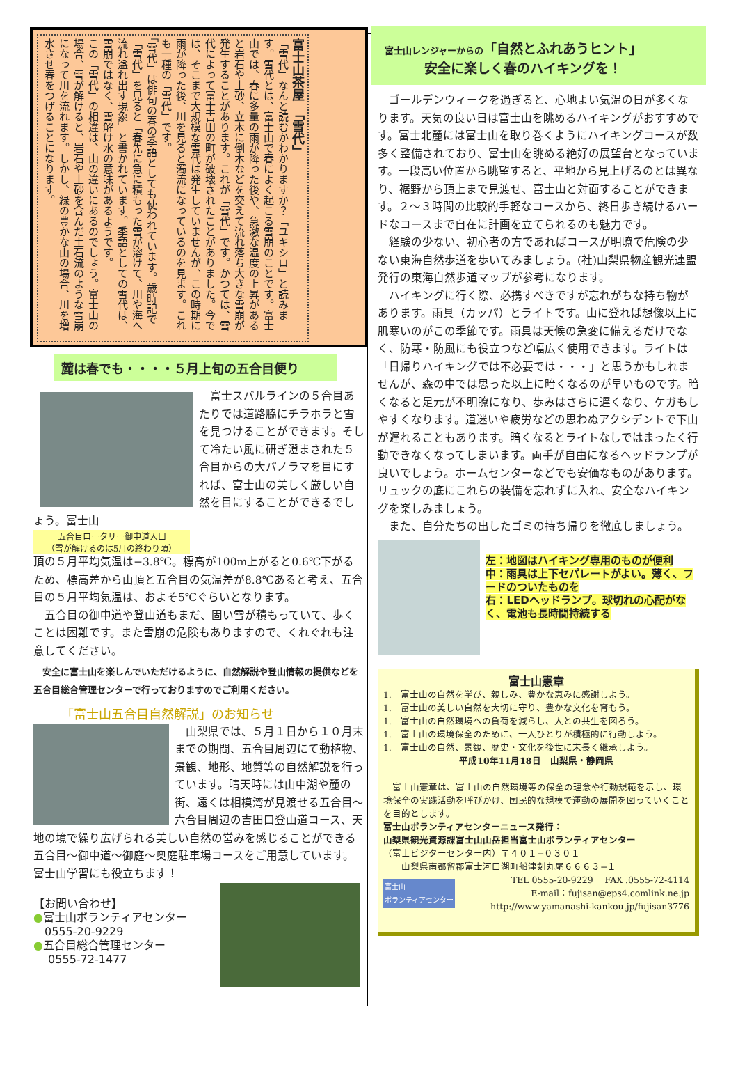富士山茶屋　「雪代」
「雪代」なんと読むかわかりますか？「ユキシロ」と読みます。雪代とは、富士山で春によく起こる雪崩のことです。富士山では、春に多量の雨が降った後や、急激な温度の上昇があると岩石や土砂、立木に倒木などを交えて流れ落ち大きな雪崩が発生することがあります。これが「雪代」です。かつては、雪代によって富士吉田の町が破壊されたことがありました。今では、そこまで大規模な雪代は発生していませんが、この時期に雨が降った後、川を見ると濁流になっているのを見ます。これも一種の「雪代」です。
「雪代」は俳句の春の季語としても使われています。歳時記で「雪代」を見ると「春先に急に積もった雪が溶けて、川や海へ流れ溢れ出す現象」と書かれています。季語としての雪代は、雪崩ではなく、雪解け水の意味があるようです。
この「雪代」の相違は、山の違いにあるのでしょう。富士山の場合、雪が解けると、岩石や土砂を含んだ土石流のような雪崩になって川を流れます。しかし、緑の豊かな山の場合、川を増水させ春をつげることになります。
麓は春でも・・・・５月上旬の五合目便り
　富士スバルラインの５合目あたりでは道路脇にチラホラと雪を見つけることができます。そして冷たい風に研ぎ澄まされた５合目からの大パノラマを目にすれば、富士山の美しく厳しい自然を目にすることができるでしょう。富士山
五合目ロータリー御中道入口
（雪が解けるのは5月の終わり頃）
頂の５月平均気温は−3.8℃。標高が100m上がると0.6℃下がるため、標高差から山頂と五合目の気温差が8.8℃あると考え、五合目の５月平均気温は、およそ5℃ぐらいとなります。
　五合目の御中道や登山道もまだ、固い雪が積もっていて、歩くことは困難です。また雪崩の危険もありますので、くれぐれも注意してください。
　安全に富士山を楽しんでいただけるように、自然解説や登山情報の提供などを五合目総合管理センターで行っておりますのでご利用ください。
「富士山五合目自然解説」のお知らせ
　山梨県では、５月１日から１０月末までの期間、五合目周辺にて動植物、景観、地形、地質等の自然解説を行っています。晴天時には山中湖や麓の街、遠くは相模湾が見渡せる五合目〜六合目周辺の吉田口登山道コース、天地の境で繰り広げられる美しい自然の営みを感じることができる五合目〜御中道〜御庭〜奥庭駐車場コースをご用意しています。富士山学習にも役立ちます！
【お問い合わせ】
●富士山ボランティアセンター
　0555-20-9229
●五合目総合管理センター
　 0555-72-1477
富士山レンジャーからの「自然とふれあうヒント」
　　　安全に楽しく春のハイキングを！
　ゴールデンウィークを過ぎると、心地よい気温の日が多くなります。天気の良い日は富士山を眺めるハイキングがおすすめです。富士北麓には富士山を取り巻くようにハイキングコースが数多く整備されており、富士山を眺める絶好の展望台となっています。一段高い位置から眺望すると、平地から見上げるのとは異なり、裾野から頂上まで見渡せ、富士山と対面することができます。２〜３時間の比較的手軽なコースから、終日歩き続けるハードなコースまで自在に計画を立てられるのも魅力です。
　経験の少ない、初心者の方であればコースが明瞭で危険の少ない東海自然歩道を歩いてみましょう。(社)山梨県物産観光連盟発行の東海自然歩道マップが参考になります。
　ハイキングに行く際、必携すべきですが忘れがちな持ち物があります。雨具（カッパ）とライトです。山に登れば想像以上に肌寒いのがこの季節です。雨具は天候の急変に備えるだけでなく、防寒・防風にも役立つなど幅広く使用できます。ライトは「日帰りハイキングでは不必要では・・・」と思うかもしれませんが、森の中では思った以上に暗くなるのが早いものです。暗くなると足元が不明瞭になり、歩みはさらに遅くなり、ケガもしやすくなります。道迷いや疲労などの思わぬアクシデントで下山が遅れることもあります。暗くなるとライトなしではまったく行動できなくなってしまいます。両手が自由になるヘッドランプが良いでしょう。ホームセンターなどでも安価なものがあります。リュックの底にこれらの装備を忘れずに入れ、安全なハイキングを楽しみましょう。
　また、自分たちの出したゴミの持ち帰りを徹底しましょう。
左：地図はハイキング専用のものが便利
中：雨具は上下セパレートがよい。薄く、フードのついたものを
右：LEDヘッドランプ。球切れの心配がなく、電池も長時間持続する
富士山憲章
1.　富士山の自然を学び、親しみ、豊かな恵みに感謝しよう。
1.　富士山の美しい自然を大切に守り、豊かな文化を育もう。
1.　富士山の自然環境への負荷を減らし、人との共生を図ろう。
1.　富士山の環境保全のために、一人ひとりが積極的に行動しよう。
1.　富士山の自然、景観、歴史・文化を後世に末長く継承しよう。
平成10年11月18日　山梨県・静岡県
　富士山憲章は、富士山の自然環境等の保全の理念や行動規範を示し、環境保全の実践活動を呼びかけ、国民的な規模で運動の展開を図っていくことを目的とします。
富士山ボランティアセンターニュース発行：
山梨県観光資源課富士山山岳担当富士山ボランティアセンター
（富士ビジターセンター内）〒４０１−０３０１
　　山梨県南都留郡富士河口湖町船津剣丸尾６６６３−１
富士山
ボランティアセンター
TEL 0555-20-9229　 FAX .0555-72-4114
E-mail：fujisan@eps4.comlink.ne.jp
http://www.yamanashi-kankou.jp/fujisan3776